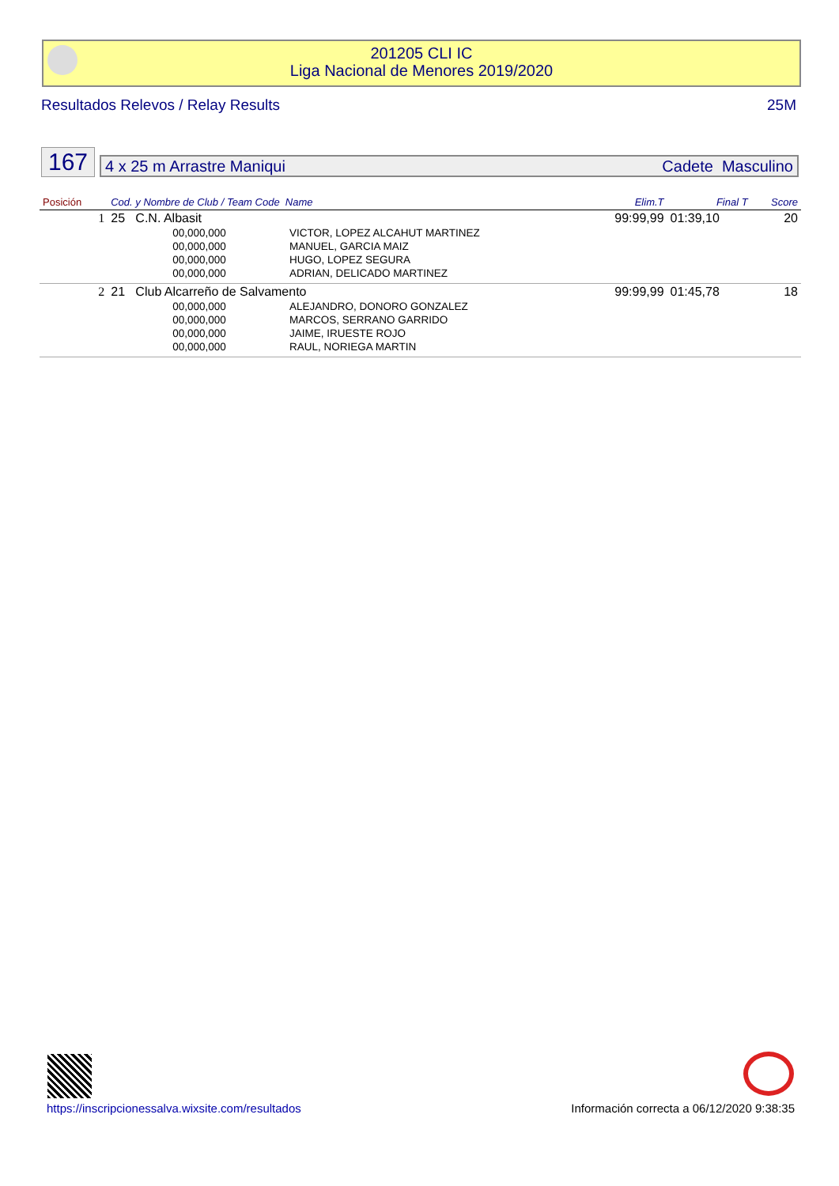201205 CLI IC
Liga Nacional de Menores 2019/2020
Resultados Relevos / Relay Results 25M
167
4 x 25 m Arrastre Maniqui Cadete Masculino
| Posición | Cod. y Nombre de Club / Team Code Name | | | Elim.T | Final T | Score |
| --- | --- | --- | --- | --- | --- | --- |
| 1 | 25 C.N. Albasit | | | 99:99,99 | 01:39,10 | 20 |
| | | 00,000,000 | VICTOR, LOPEZ ALCAHUT MARTINEZ | | | |
| | | 00,000,000 | MANUEL, GARCIA MAIZ | | | |
| | | 00,000,000 | HUGO, LOPEZ SEGURA | | | |
| | | 00,000,000 | ADRIAN, DELICADO MARTINEZ | | | |
| 2 | 21 Club Alcarreño de Salvamento | | | 99:99,99 | 01:45,78 | 18 |
| | | 00,000,000 | ALEJANDRO, DONORO GONZALEZ | | | |
| | | 00,000,000 | MARCOS, SERRANO GARRIDO | | | |
| | | 00,000,000 | JAIME, IRUESTE ROJO | | | |
| | | 00,000,000 | RAUL, NORIEGA MARTIN | | | |
https://inscripcionessalva.wixsite.com/resultados Información correcta a 06/12/2020 9:38:35